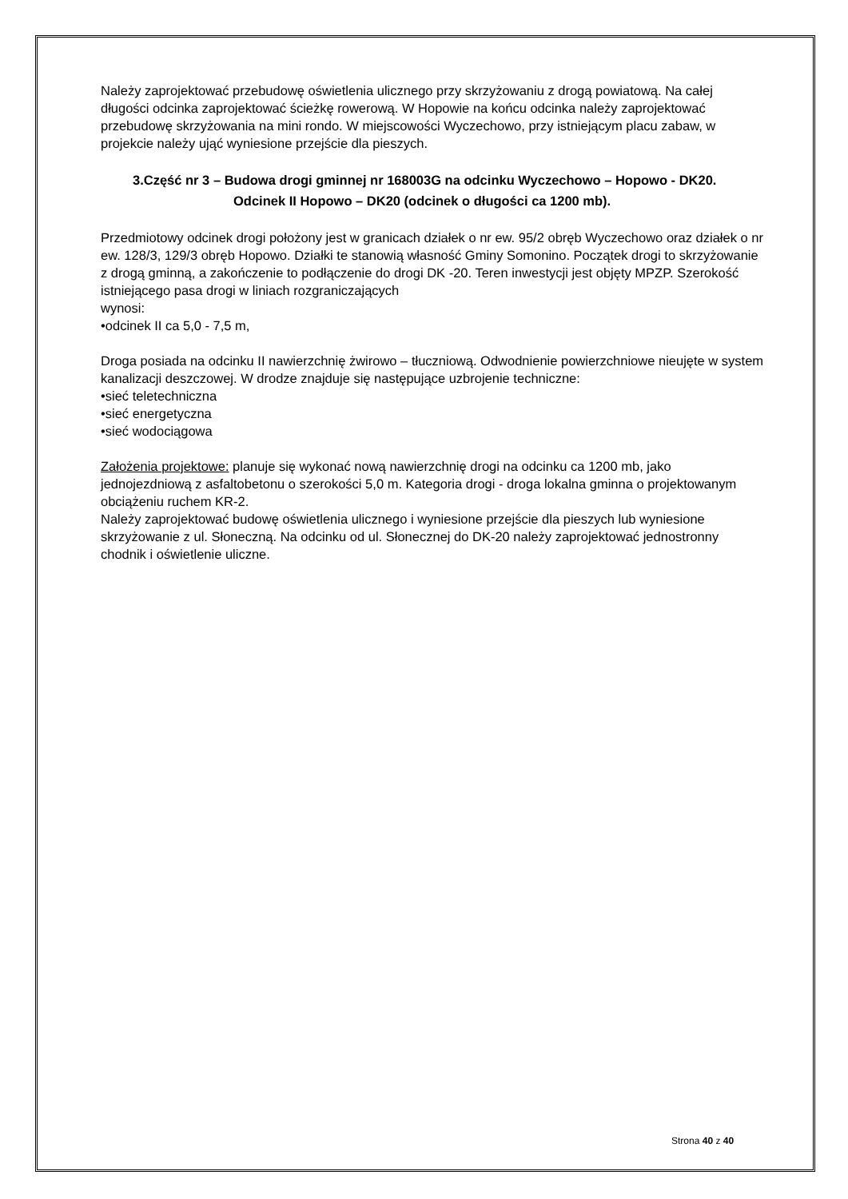Należy zaprojektować przebudowę oświetlenia ulicznego przy skrzyżowaniu z drogą powiatową. Na całej długości odcinka zaprojektować ścieżkę rowerową. W Hopowie na końcu odcinka należy zaprojektować przebudowę skrzyżowania na mini rondo. W miejscowości Wyczechowo, przy istniejącym placu zabaw, w projekcie należy ująć wyniesione przejście dla pieszych.
3.Część nr 3 – Budowa drogi gminnej nr 168003G na odcinku Wyczechowo – Hopowo - DK20. Odcinek II Hopowo – DK20 (odcinek o długości ca 1200 mb).
Przedmiotowy odcinek drogi położony jest w granicach działek o nr ew. 95/2 obręb Wyczechowo oraz działek o nr ew. 128/3, 129/3 obręb Hopowo. Działki te stanowią własność Gminy Somonino. Początek drogi to skrzyżowanie z drogą gminną, a zakończenie to podłączenie do drogi DK -20. Teren inwestycji jest objęty MPZP. Szerokość istniejącego pasa drogi w liniach rozgraniczających
wynosi:
•odcinek II ca 5,0 - 7,5 m,
Droga posiada na odcinku II nawierzchnię żwirowo – tłuczniową. Odwodnienie powierzchniowe nieujęte w system kanalizacji deszczowej. W drodze znajduje się następujące uzbrojenie techniczne:
•sieć teletechniczna
•sieć energetyczna
•sieć wodociągowa
Założenia projektowe: planuje się wykonać nową nawierzchnię drogi na odcinku ca 1200 mb, jako jednojezdniową z asfaltobetonu o szerokości 5,0 m. Kategoria drogi - droga lokalna gminna o projektowanym obciążeniu ruchem KR-2.
Należy zaprojektować budowę oświetlenia ulicznego i wyniesione przejście dla pieszych lub wyniesione skrzyżowanie z ul. Słoneczną. Na odcinku od ul. Słonecznej do DK-20 należy zaprojektować jednostronny chodnik i oświetlenie uliczne.
Strona 40 z 40